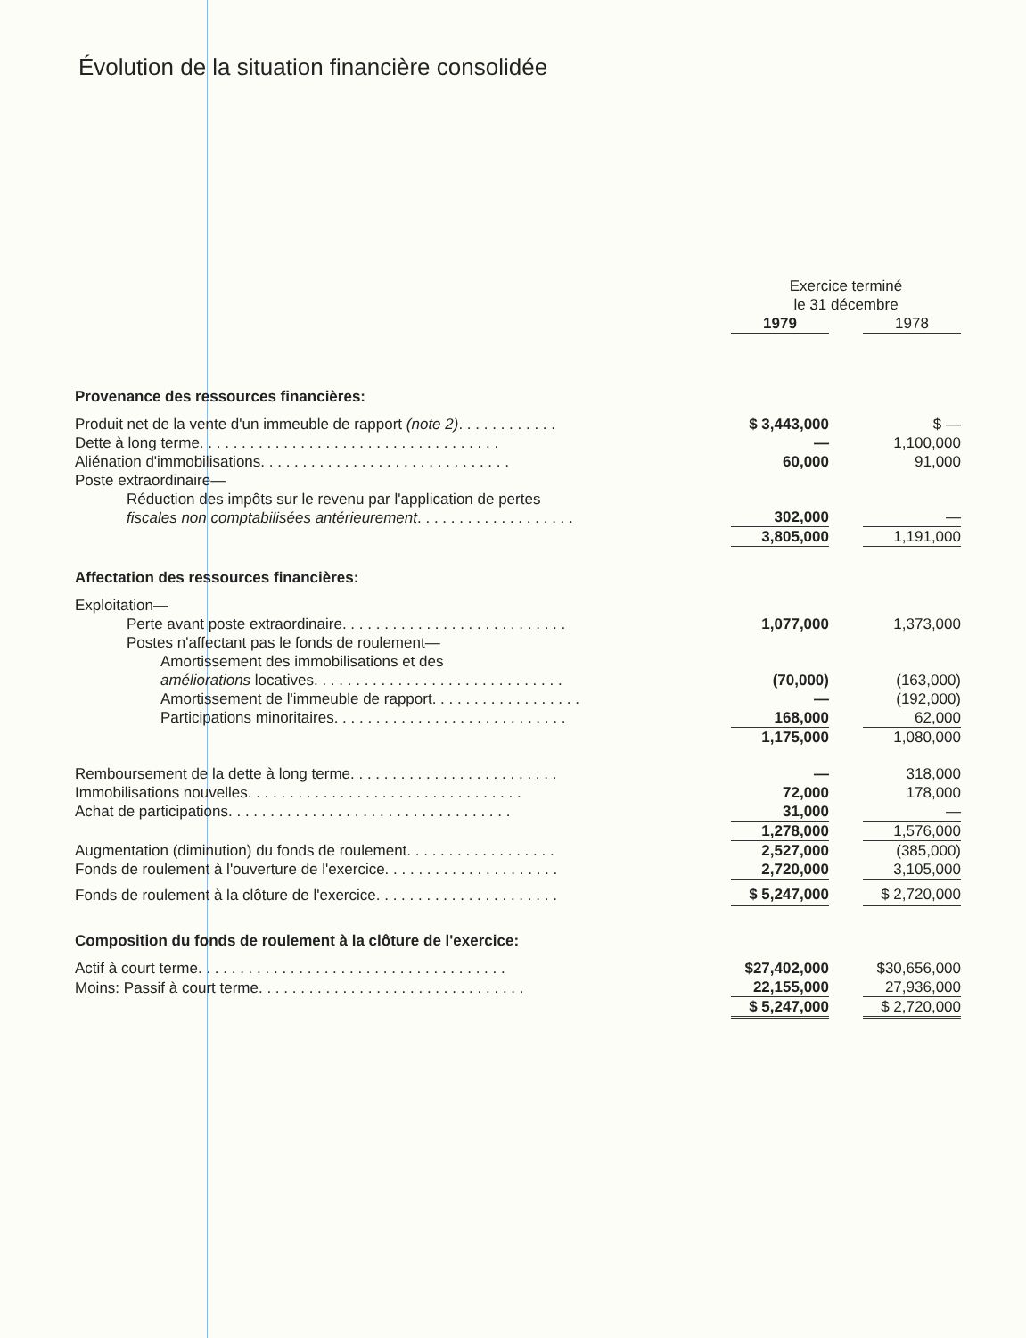Évolution de la situation financière consolidée
| | Exercice terminé le 31 décembre | | |
| | 1979 | | 1978 |
| Provenance des ressources financières: | | | |
| Produit net de la vente d'un immeuble de rapport (note 2) . . . . . . . . . . . . | $ 3,443,000 | | $ — |
| Dette à long terme. . . . . . . . . . . . . . . . . . . . . . . . . . . . . . . . . . . . | — | | 1,100,000 |
| Aliénation d'immobilisations. . . . . . . . . . . . . . . . . . . . . . . . . . . . . . | 60,000 | | 91,000 |
| Poste extraordinaire— | | | |
| Réduction des impôts sur le revenu par l'application de pertes fiscales non comptabilisées antérieurement . . . . . . . . . . . . . . . . . . . | 302,000 | | — |
| | 3,805,000 | | 1,191,000 |
| Affectation des ressources financières: | | | |
| Exploitation— | | | |
| Perte avant poste extraordinaire. . . . . . . . . . . . . . . . . . . . . . . . . . . | 1,077,000 | | 1,373,000 |
| Postes n'affectant pas le fonds de roulement— | | | |
| Amortissement des immobilisations et des améliorations locatives. . . . . . . . . . . . . . . . . . . . . . . . . . . . . . | (70,000) | | (163,000) |
| Amortissement de l'immeuble de rapport. . . . . . . . . . . . . . . . . . | — | | (192,000) |
| Participations minoritaires. . . . . . . . . . . . . . . . . . . . . . . . . . . . | 168,000 | | 62,000 |
| | 1,175,000 | | 1,080,000 |
| Remboursement de la dette à long terme. . . . . . . . . . . . . . . . . . . . . . . . . | — | | 318,000 |
| Immobilisations nouvelles. . . . . . . . . . . . . . . . . . . . . . . . . . . . . . . . . | 72,000 | | 178,000 |
| Achat de participations. . . . . . . . . . . . . . . . . . . . . . . . . . . . . . . . . . | 31,000 | | — |
| | 1,278,000 | | 1,576,000 |
| Augmentation (diminution) du fonds de roulement. . . . . . . . . . . . . . . . . . | 2,527,000 | | (385,000) |
| Fonds de roulement à l'ouverture de l'exercice. . . . . . . . . . . . . . . . . . . . . | 2,720,000 | | 3,105,000 |
| Fonds de roulement à la clôture de l'exercice. . . . . . . . . . . . . . . . . . . . . . | $ 5,247,000 | | $ 2,720,000 |
| Composition du fonds de roulement à la clôture de l'exercice: | | | |
| Actif à court terme. . . . . . . . . . . . . . . . . . . . . . . . . . . . . . . . . . . . . | $27,402,000 | | $30,656,000 |
| Moins: Passif à court terme. . . . . . . . . . . . . . . . . . . . . . . . . . . . . . . . | 22,155,000 | | 27,936,000 |
| | $ 5,247,000 | | $ 2,720,000 |